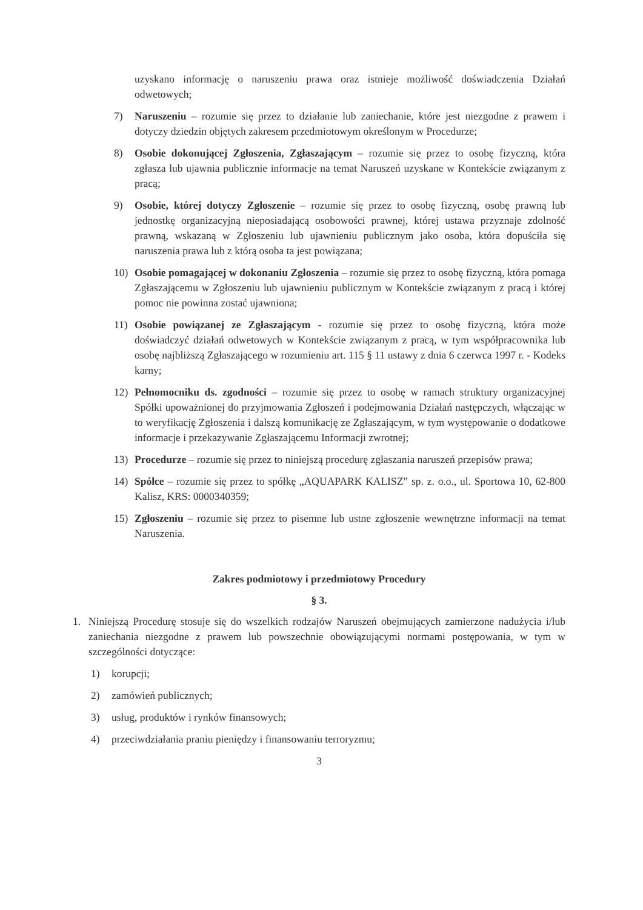uzyskano informację o naruszeniu prawa oraz istnieje możliwość doświadczenia Działań odwetowych;
7) Naruszeniu – rozumie się przez to działanie lub zaniechanie, które jest niezgodne z prawem i dotyczy dziedzin objętych zakresem przedmiotowym określonym w Procedurze;
8) Osobie dokonującej Zgłoszenia, Zgłaszającym – rozumie się przez to osobę fizyczną, która zgłasza lub ujawnia publicznie informacje na temat Naruszeń uzyskane w Kontekście związanym z pracą;
9) Osobie, której dotyczy Zgłoszenie – rozumie się przez to osobę fizyczną, osobę prawną lub jednostkę organizacyjną nieposiadającą osobowości prawnej, której ustawa przyznaje zdolność prawną, wskazaną w Zgłoszeniu lub ujawnieniu publicznym jako osoba, która dopuściła się naruszenia prawa lub z którą osoba ta jest powiązana;
10) Osobie pomagającej w dokonaniu Zgłoszenia – rozumie się przez to osobę fizyczną, która pomaga Zgłaszającemu w Zgłoszeniu lub ujawnieniu publicznym w Kontekście związanym z pracą i której pomoc nie powinna zostać ujawniona;
11) Osobie powiązanej ze Zgłaszającym - rozumie się przez to osobę fizyczną, która może doświadczyć działań odwetowych w Kontekście związanym z pracą, w tym współpracownika lub osobę najbliższą Zgłaszającego w rozumieniu art. 115 § 11 ustawy z dnia 6 czerwca 1997 r. - Kodeks karny;
12) Pełnomocniku ds. zgodności – rozumie się przez to osobę w ramach struktury organizacyjnej Spółki upoważnionej do przyjmowania Zgłoszeń i podejmowania Działań następczych, włączając w to weryfikację Zgłoszenia i dalszą komunikację ze Zgłaszającym, w tym występowanie o dodatkowe informacje i przekazywanie Zgłaszającemu Informacji zwrotnej;
13) Procedurze – rozumie się przez to niniejszą procedurę zgłaszania naruszeń przepisów prawa;
14) Spółce – rozumie się przez to spółkę „AQUAPARK KALISZ” sp. z. o.o., ul. Sportowa 10, 62-800 Kalisz, KRS: 0000340359;
15) Zgłoszeniu – rozumie się przez to pisemne lub ustne zgłoszenie wewnętrzne informacji na temat Naruszenia.
Zakres podmiotowy i przedmiotowy Procedury
§ 3.
1. Niniejszą Procedurę stosuje się do wszelkich rodzajów Naruszeń obejmujących zamierzone nadużycia i/lub zaniechania niezgodne z prawem lub powszechnie obowiązującymi normami postępowania, w tym w szczególności dotyczące:
1) korupcji;
2) zamówień publicznych;
3) usług, produktów i rynków finansowych;
4) przeciwdziałania praniu pieniędzy i finansowaniu terroryzmu;
3